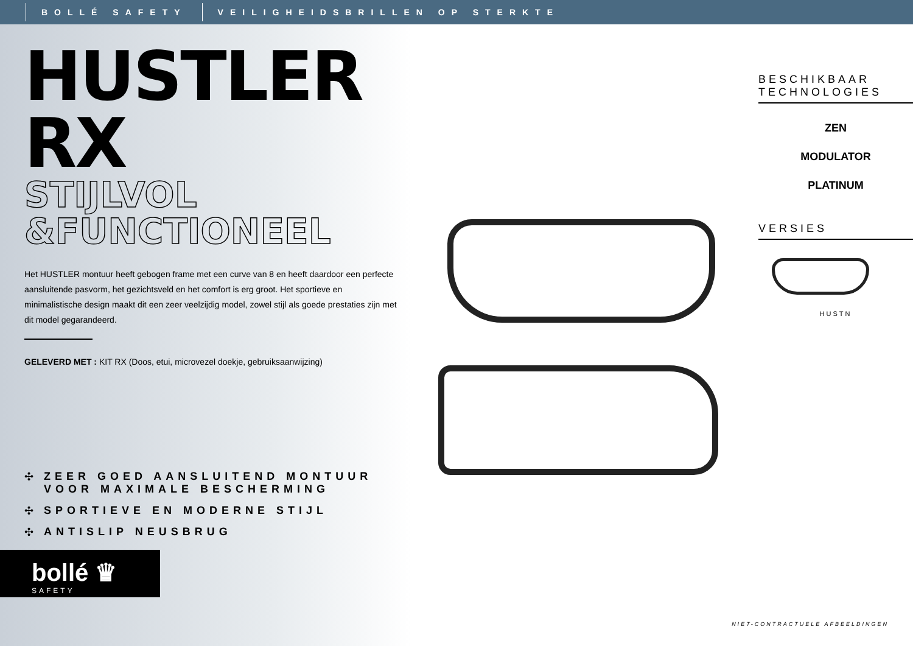BOLLÉ SAFETY VEILIGHEIDSBRILLEN OP STERKTE
HUSTLER RX
STIJLVOL
&FUNCTIONEEL
Het HUSTLER montuur heeft gebogen frame met een curve van 8 en heeft daardoor een perfecte aansluitende pasvorm, het gezichtsveld en het comfort is erg groot. Het sportieve en minimalistische design maakt dit een zeer veelzijdig model, zowel stijl als goede prestaties zijn met dit model gegarandeerd.
GELEVERD MET : KIT RX (Doos, etui, microvezel doekje, gebruiksaanwijzing)
✣ ZEER GOED AANSLUITEND MONTUUR VOOR MAXIMALE BESCHERMING
✣ SPORTIEVE EN MODERNE STIJL
✣ ANTISLIP NEUSBRUG
bollé ♛
SAFETY
BESCHIKBAAR
TECHNOLOGIES
ZEN
MODULATOR
PLATINUM
VERSIES
HUSTN
NIET-CONTRACTUELE AFBEELDINGEN